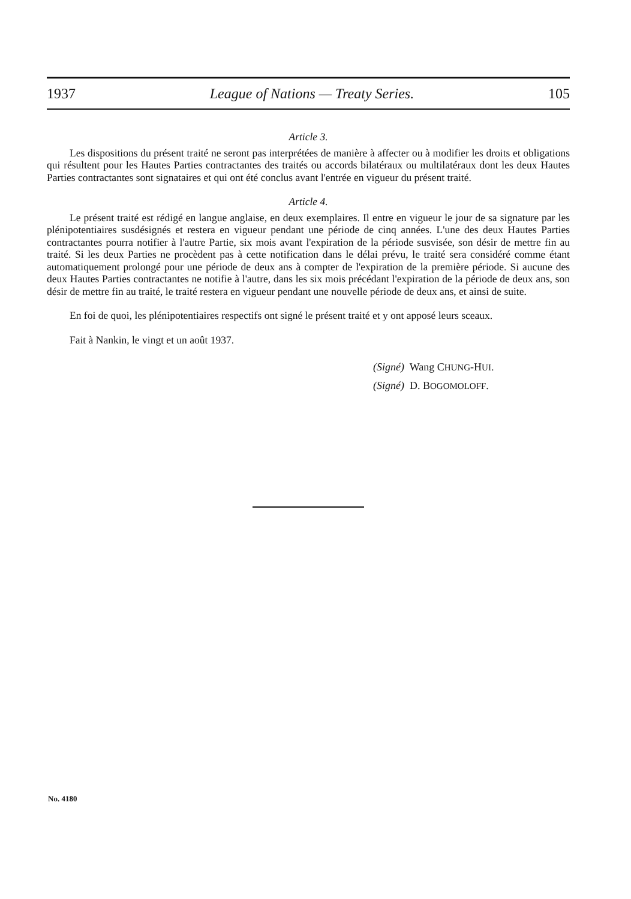1937 League of Nations — Treaty Series. 105
Article 3.
Les dispositions du présent traité ne seront pas interprétées de manière à affecter ou à modifier les droits et obligations qui résultent pour les Hautes Parties contractantes des traités ou accords bilatéraux ou multilatéraux dont les deux Hautes Parties contractantes sont signataires et qui ont été conclus avant l'entrée en vigueur du présent traité.
Article 4.
Le présent traité est rédigé en langue anglaise, en deux exemplaires. Il entre en vigueur le jour de sa signature par les plénipotentiaires susdésignés et restera en vigueur pendant une période de cinq années. L'une des deux Hautes Parties contractantes pourra notifier à l'autre Partie, six mois avant l'expiration de la période susvisée, son désir de mettre fin au traité. Si les deux Parties ne procèdent pas à cette notification dans le délai prévu, le traité sera considéré comme étant automatiquement prolongé pour une période de deux ans à compter de l'expiration de la première période. Si aucune des deux Hautes Parties contractantes ne notifie à l'autre, dans les six mois précédant l'expiration de la période de deux ans, son désir de mettre fin au traité, le traité restera en vigueur pendant une nouvelle période de deux ans, et ainsi de suite.
En foi de quoi, les plénipotentiaires respectifs ont signé le présent traité et y ont apposé leurs sceaux.
Fait à Nankin, le vingt et un août 1937.
(Signé) Wang CHUNG-HUI.
(Signé) D. BOGOMOLOFF.
No. 4180